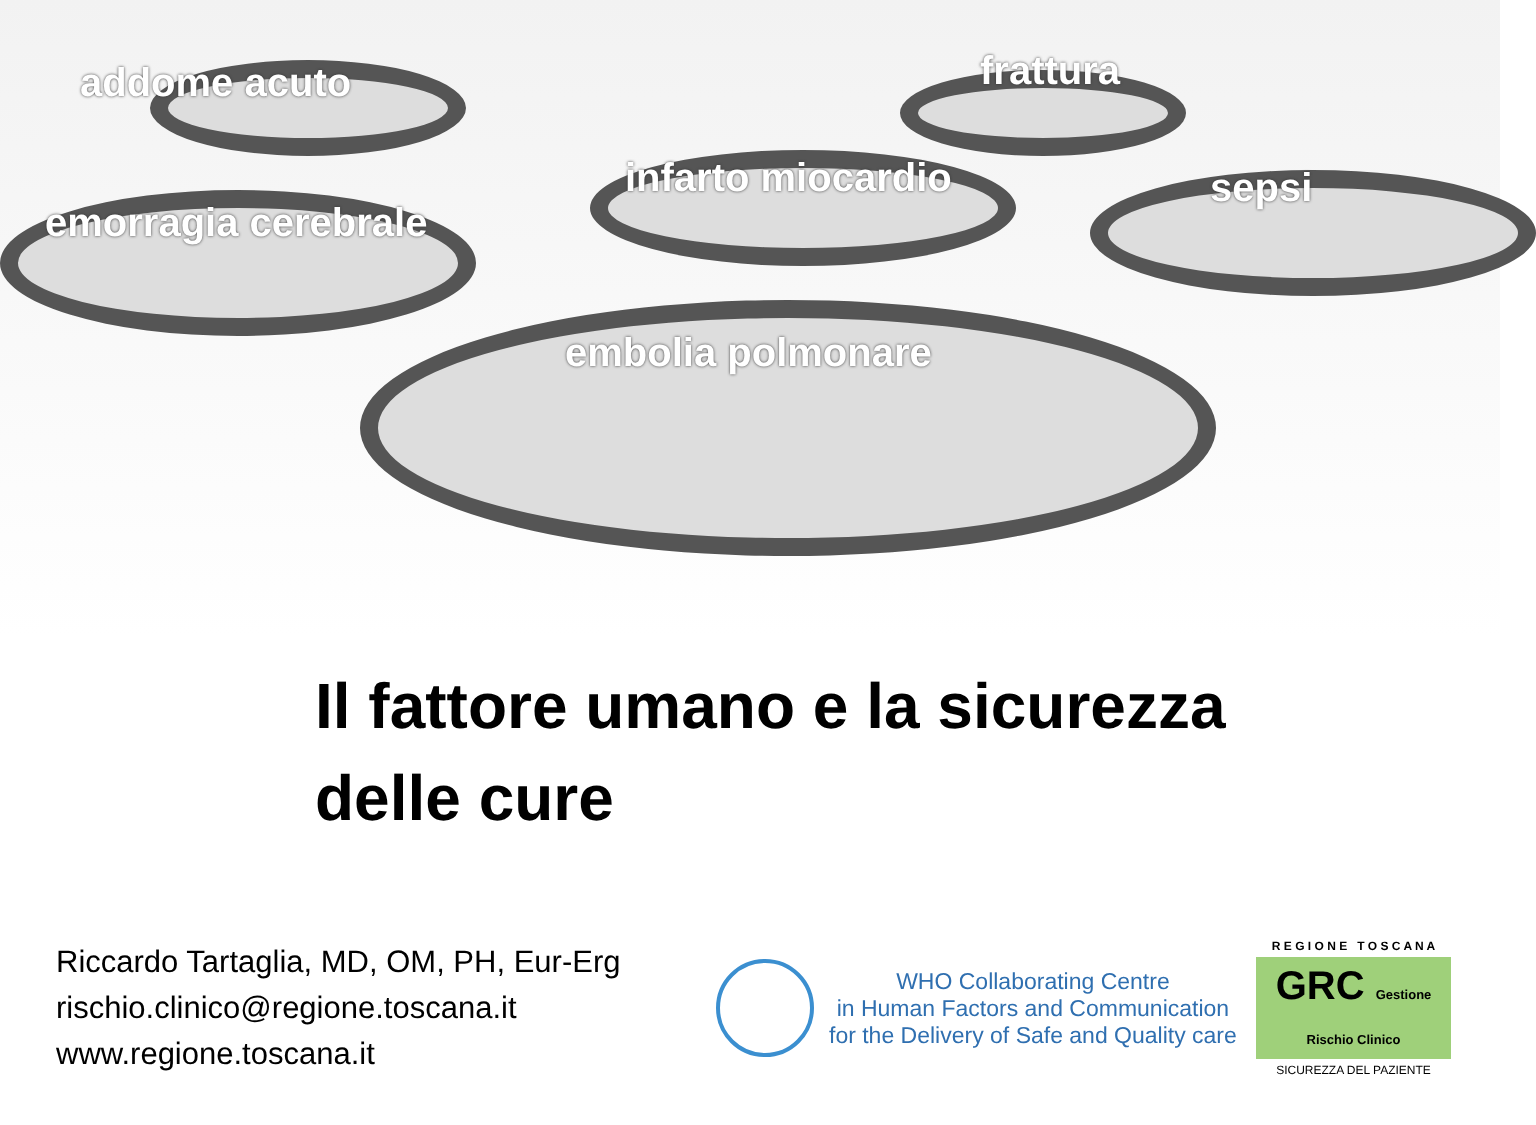addome acuto frattura
infarto miocardio sepsi
emorragia cerebrale
embolia polmonare
Il fattore umano e la sicurezza
delle cure
Riccardo Tartaglia, MD, OM, PH, Eur-Erg
rischio.clinico@regione.toscana.it
www.regione.toscana.it
WHO Collaborating Centre
in Human Factors and Communication
for the Delivery of Safe and Quality care
R E G I O N E T O S C A N A
GRC Gestione Rischio Clinico
SICUREZZA DEL PAZIENTE